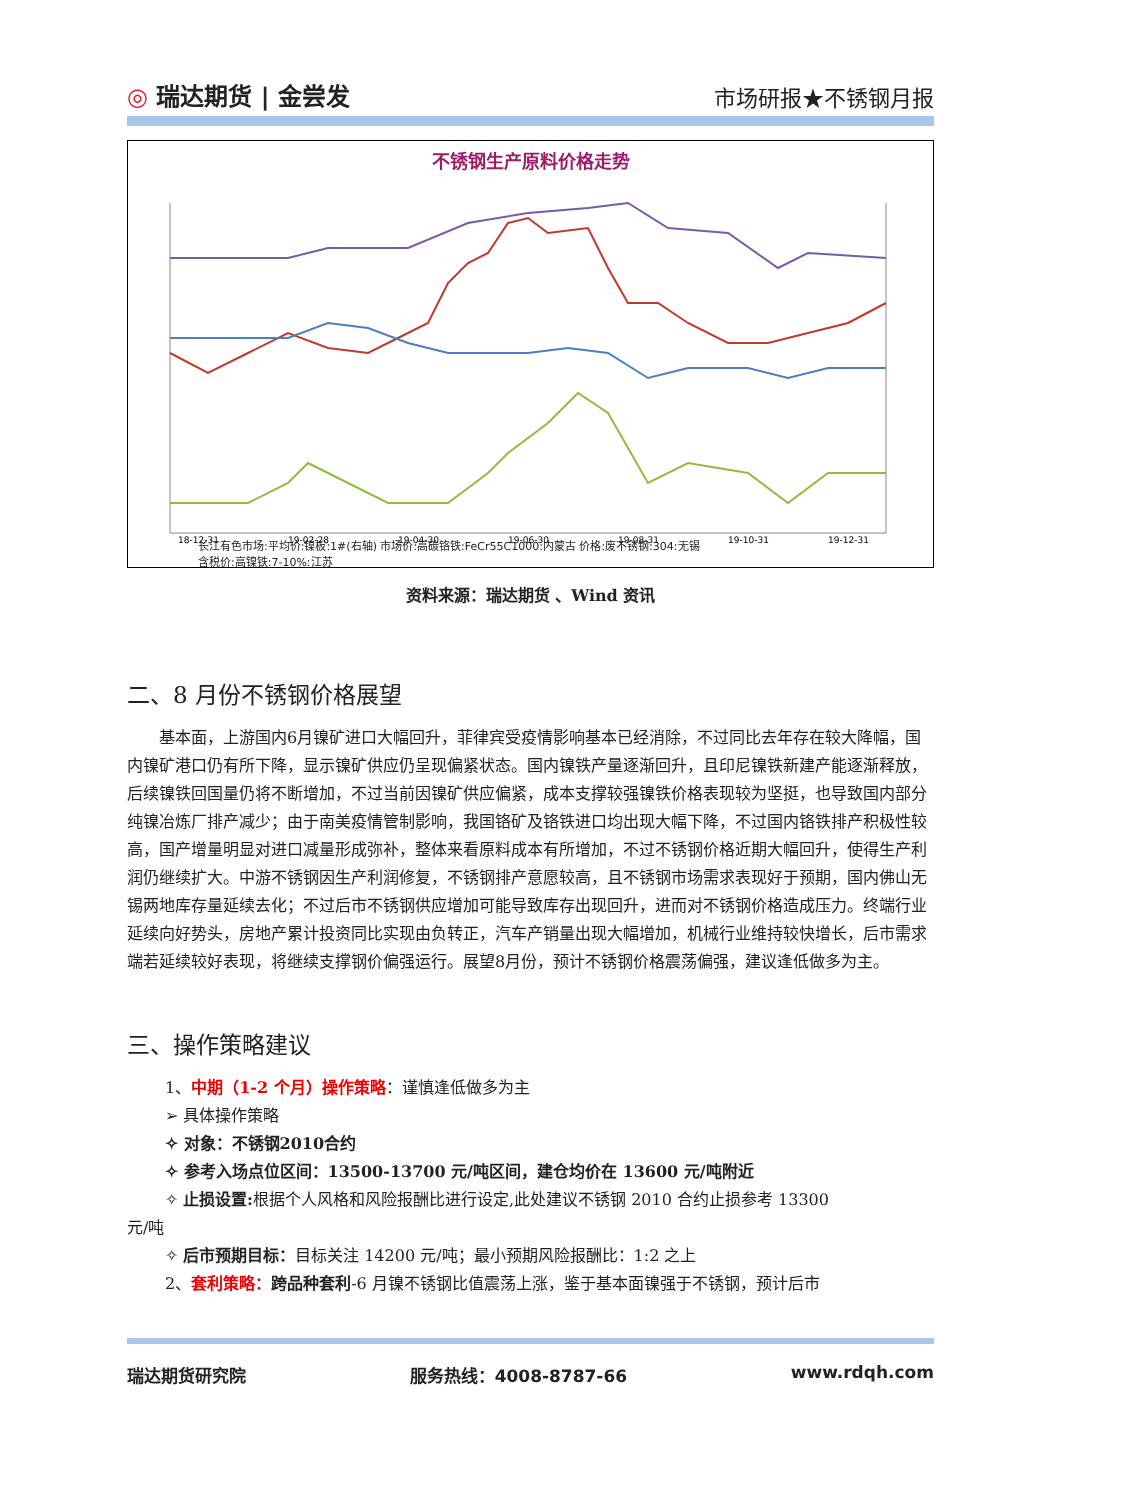◎ 瑞达期货 | 金尝发
市场研报★不锈钢月报
不锈钢生产原料价格走势
18-12-31
19-02-28
19-04-30
19-06-30
19-08-31
19-10-31
19-12-31
长江有色市场:平均价:镍板:1#(右轴) 市场价:高碳铬铁:FeCr55C1000:内蒙古 价格:废不锈钢:304:无锡
含税价:高镍铁:7-10%:江苏
资料来源：瑞达期货 、Wind 资讯
二、8 月份不锈钢价格展望
基本面，上游国内6月镍矿进口大幅回升，菲律宾受疫情影响基本已经消除，不过同比去年存在较大降幅，国内镍矿港口仍有所下降，显示镍矿供应仍呈现偏紧状态。国内镍铁产量逐渐回升，且印尼镍铁新建产能逐渐释放，后续镍铁回国量仍将不断增加，不过当前因镍矿供应偏紧，成本支撑较强镍铁价格表现较为坚挺，也导致国内部分纯镍冶炼厂排产减少；由于南美疫情管制影响，我国铬矿及铬铁进口均出现大幅下降，不过国内铬铁排产积极性较高，国产增量明显对进口减量形成弥补，整体来看原料成本有所增加，不过不锈钢价格近期大幅回升，使得生产利润仍继续扩大。中游不锈钢因生产利润修复，不锈钢排产意愿较高，且不锈钢市场需求表现好于预期，国内佛山无锡两地库存量延续去化；不过后市不锈钢供应增加可能导致库存出现回升，进而对不锈钢价格造成压力。终端行业延续向好势头，房地产累计投资同比实现由负转正，汽车产销量出现大幅增加，机械行业维持较快增长，后市需求端若延续较好表现，将继续支撑钢价偏强运行。展望8月份，预计不锈钢价格震荡偏强，建议逢低做多为主。
三、操作策略建议
1、中期（1-2 个月）操作策略：谨慎逢低做多为主
➢ 具体操作策略
✧ 对象：不锈钢2010合约
✧ 参考入场点位区间：13500-13700 元/吨区间，建仓均价在 13600 元/吨附近
✧ 止损设置: 根据个人风格和风险报酬比进行设定,此处建议不锈钢 2010 合约止损参考 13300
元/吨
✧ 后市预期目标：目标关注 14200 元/吨；最小预期风险报酬比：1:2 之上
2、套利策略：跨品种套利-6 月镍不锈钢比值震荡上涨，鉴于基本面镍强于不锈钢，预计后市
瑞达期货研究院 服务热线：4008-8787-66 www.rdqh.com